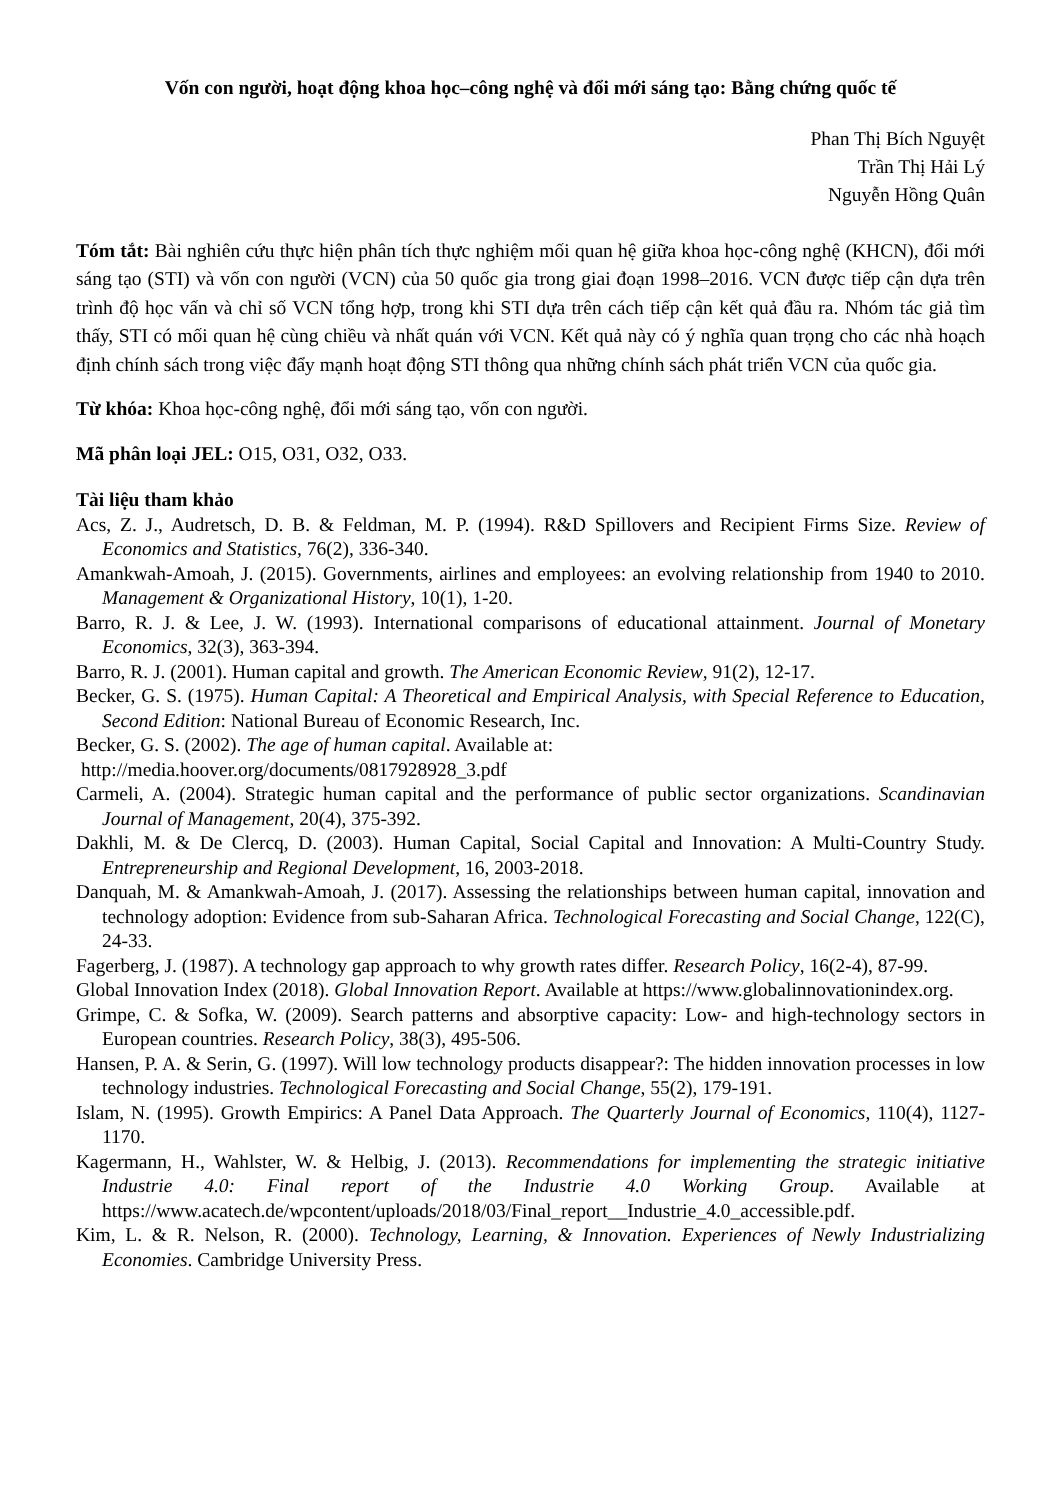Vốn con người, hoạt động khoa học–công nghệ và đổi mới sáng tạo: Bằng chứng quốc tế
Phan Thị Bích Nguyệt
Trần Thị Hải Lý
Nguyễn Hồng Quân
Tóm tắt: Bài nghiên cứu thực hiện phân tích thực nghiệm mối quan hệ giữa khoa học-công nghệ (KHCN), đổi mới sáng tạo (STI) và vốn con người (VCN) của 50 quốc gia trong giai đoạn 1998–2016. VCN được tiếp cận dựa trên trình độ học vấn và chỉ số VCN tổng hợp, trong khi STI dựa trên cách tiếp cận kết quả đầu ra. Nhóm tác giả tìm thấy, STI có mối quan hệ cùng chiều và nhất quán với VCN. Kết quả này có ý nghĩa quan trọng cho các nhà hoạch định chính sách trong việc đẩy mạnh hoạt động STI thông qua những chính sách phát triển VCN của quốc gia.
Từ khóa: Khoa học-công nghệ, đổi mới sáng tạo, vốn con người.
Mã phân loại JEL: O15, O31, O32, O33.
Tài liệu tham khảo
Acs, Z. J., Audretsch, D. B. & Feldman, M. P. (1994). R&D Spillovers and Recipient Firms Size. Review of Economics and Statistics, 76(2), 336-340.
Amankwah-Amoah, J. (2015). Governments, airlines and employees: an evolving relationship from 1940 to 2010. Management & Organizational History, 10(1), 1-20.
Barro, R. J. & Lee, J. W. (1993). International comparisons of educational attainment. Journal of Monetary Economics, 32(3), 363-394.
Barro, R. J. (2001). Human capital and growth. The American Economic Review, 91(2), 12-17.
Becker, G. S. (1975). Human Capital: A Theoretical and Empirical Analysis, with Special Reference to Education, Second Edition: National Bureau of Economic Research, Inc.
Becker, G. S. (2002). The age of human capital. Available at:
http://media.hoover.org/documents/0817928928_3.pdf
Carmeli, A. (2004). Strategic human capital and the performance of public sector organizations. Scandinavian Journal of Management, 20(4), 375-392.
Dakhli, M. & De Clercq, D. (2003). Human Capital, Social Capital and Innovation: A Multi-Country Study. Entrepreneurship and Regional Development, 16, 2003-2018.
Danquah, M. & Amankwah-Amoah, J. (2017). Assessing the relationships between human capital, innovation and technology adoption: Evidence from sub-Saharan Africa. Technological Forecasting and Social Change, 122(C), 24-33.
Fagerberg, J. (1987). A technology gap approach to why growth rates differ. Research Policy, 16(2-4), 87-99.
Global Innovation Index (2018). Global Innovation Report. Available at https://www.globalinnovationindex.org.
Grimpe, C. & Sofka, W. (2009). Search patterns and absorptive capacity: Low- and high-technology sectors in European countries. Research Policy, 38(3), 495-506.
Hansen, P. A. & Serin, G. (1997). Will low technology products disappear?: The hidden innovation processes in low technology industries. Technological Forecasting and Social Change, 55(2), 179-191.
Islam, N. (1995). Growth Empirics: A Panel Data Approach. The Quarterly Journal of Economics, 110(4), 1127-1170.
Kagermann, H., Wahlster, W. & Helbig, J. (2013). Recommendations for implementing the strategic initiative Industrie 4.0: Final report of the Industrie 4.0 Working Group. Available at https://www.acatech.de/wpcontent/uploads/2018/03/Final_report__Industrie_4.0_accessible.pdf.
Kim, L. & R. Nelson, R. (2000). Technology, Learning, & Innovation. Experiences of Newly Industrializing Economies. Cambridge University Press.